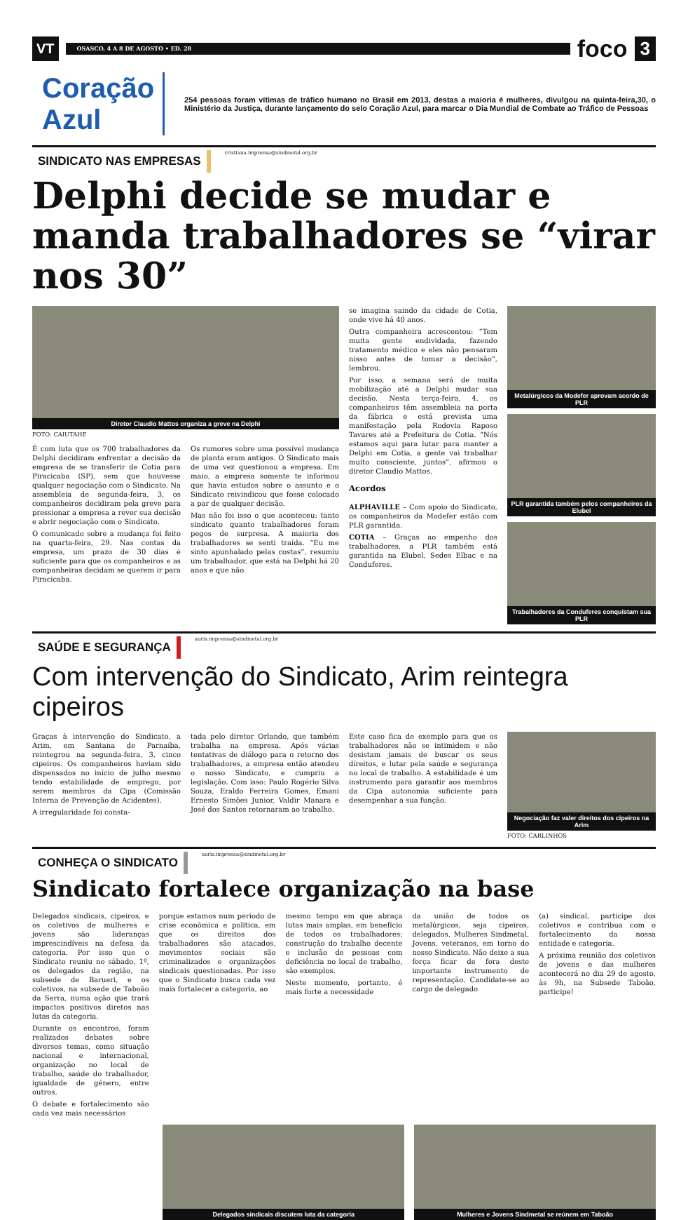VT OSASCO, 4 A 8 DE AGOSTO • ED. 28 foco 3
Coração Azul
254 pessoas foram vítimas de tráfico humano no Brasil em 2013, destas a maioria é mulheres, divulgou na quinta-feira,30, o Ministério da Justiça, durante lançamento do selo Coração Azul, para marcar o Dia Mundial de Combate ao Tráfico de Pessoas
SINDICATO NAS EMPRESAS cristiana.imprensa@sindmetal.org.br
Delphi decide se mudar e manda trabalhadores se “virar nos 30”
Diretor Claudio Mattos organiza a greve na Delphi
FOTO: CAIUTAHE
É com luta que os 700 trabalhadores da Delphi decidiram enfrentar a decisão da empresa de se transferir de Cotia para Piracicaba (SP), sem que houvesse qualquer negociação com o Sindicato. Na assembleia de segunda-feira, 3, os companheiros decidiram pela greve para pressionar a empresa a rever sua decisão e abrir negociação com o Sindicato.
O comunicado sobre a mudança foi feito na quarta-feira, 29. Nas contas da empresa, um prazo de 30 dias é suficiente para que os companheiros e as companheiras decidam se querem ir para Piracicaba.
Os rumores sobre uma possível mudança de planta eram antigos. O Sindicato mais de uma vez questionou a empresa. Em maio, a empresa somente te informou que havia estudos sobre o assunto e o Sindicato reivindicou que fosse colocado a par de qualquer decisão.
Mas não foi isso o que aconteceu: tanto sindicato quanto trabalhadores foram pegos de surpresa. A maioria dos trabalhadores se senti traída. “Eu me sinto apunhalado pelas costas”, resumiu um trabalhador, que está na Delphi há 20 anos e que não
se imagina saindo da cidade de Cotia, onde vive há 40 anos.
Outra companheira acrescentou: “Tem muita gente endividada, fazendo tratamento médico e eles não pensaram nisso antes de tomar a decisão”, lembrou.
Por isso, a semana será de muita mobilização até a Delphi mudar sua decisão. Nesta terça-feira, 4, os companheiros têm assembleia na porta da fábrica e está prevista uma manifestação pela Rodovia Raposo Tavares até a Prefeitura de Cotia. “Nós estamos aqui para lutar para manter a Delphi em Cotia, a gente vai trabalhar muito consciente, juntos”, afirmou o diretor Claudio Mattos.
Acordos
ALPHAVILLE – Com apoio do Sindicato, os companheiros da Modefer estão com PLR garantida.
COTIA – Graças ao empenho dos trabalhadores, a PLR também está garantida na Elubel, Sedes Elbac e na Condufer­es.
Metalúrgicos da Modefer aprovam acordo de PLR
PLR garantida também pelos companheiros da Elubel
Trabalhadores da Conduferes conquistam sua PLR
SAÚDE E SEGURANÇA auris.imprensa@sindmetal.org.br
Com intervenção do Sindicato, Arim reintegra cipeiros
Graças à intervenção do Sindicato, a Arim, em Santana de Parnaíba, reintegrou na segunda-feira, 3, cinco cipeiros. Os companheiros haviam sido dispensados no início de julho mesmo tendo estabilidade de emprego, por serem membros da Cipa (Comissão Interna de Prevenção de Acidentes).
A irregularidade foi consta-
tada pelo diretor Orlando, que também trabalha na empresa. Após várias tentativas de diálogo para o retorno dos trabalhadores, a empresa então atendeu o nosso Sindicato, e cumpriu a legislação. Com isso: Paulo Rogério Silva Souza, Eraldo Ferreira Gomes, Emani Ernesto Simões Junior, Valdir Manara e José dos Santos retornaram ao trabalho.
Este caso fica de exemplo para que os trabalhadores não se intimidem e não desistam jamais de buscar os seus direitos, e lutar pela saúde e segurança no local de trabalho. A estabilidade é um instrumento para garantir aos membros da Cipa autonomia suficiente para desempenhar a sua função.
Negociação faz valer direitos dos cipeiros na Arim
FOTO: CARLINHOS
CONHEÇA O SINDICATO auris.imprensa@sindmetal.org.br
Sindicato fortalece organização na base
Delegados sindicais, cipeiros, e os coletivos de mulheres e jovens são lideranças imprescindíveis na defesa da categoria. Por isso que o Sindicato reuniu no sábado, 1º, os delegados da região, na subsede de Barueri, e os coletivos, na subsede de Taboão da Serra, numa ação que trará impactos positivos diretos nas lutas da categoria.
Durante os encontros, foram realizados debates sobre diversos temas, como situação nacional e internacional, organização no local de trabalho, saúde do trabalhador, igualdade de gênero, entre outros.
O debate e fortalecimento são cada vez mais necessários
porque estamos num período de crise econômica e política, em que os direitos dos trabalhadores são atacados, movimentos sociais são criminalizados e organizações sindicais questionadas. Por isso que o Sindicato busca cada vez mais fortalecer a categoria, ao
mesmo tempo em que abraça lutas mais amplas, em benefício de todos os trabalhadores: construção do trabalho decente e inclusão de pessoas com deficiência no local de trabalho, são exemplos.
Neste momento, portanto, é mais forte a necessidade
da união de todos os metalúrgicos, seja cipeiros, delegados, Mulheres Sindmetal, Jovens, veteranos, em torno do nosso Sindicato. Não deixe a sua força ficar de fora deste importante instrumento de representação. Candidate-se ao cargo de delegado
(a) sindical, participe dos coletivos e contribua com o fortalecimento da nossa entidade e categoria.
A próxima reunião dos coletivos de jovens e das mulheres acontecerá no dia 29 de agosto, às 9h, na Subsede Taboão, participe!
Delegados sindicais discutem luta da categoria
Mulheres e Jovens Sindmetal se reúnem em Taboão